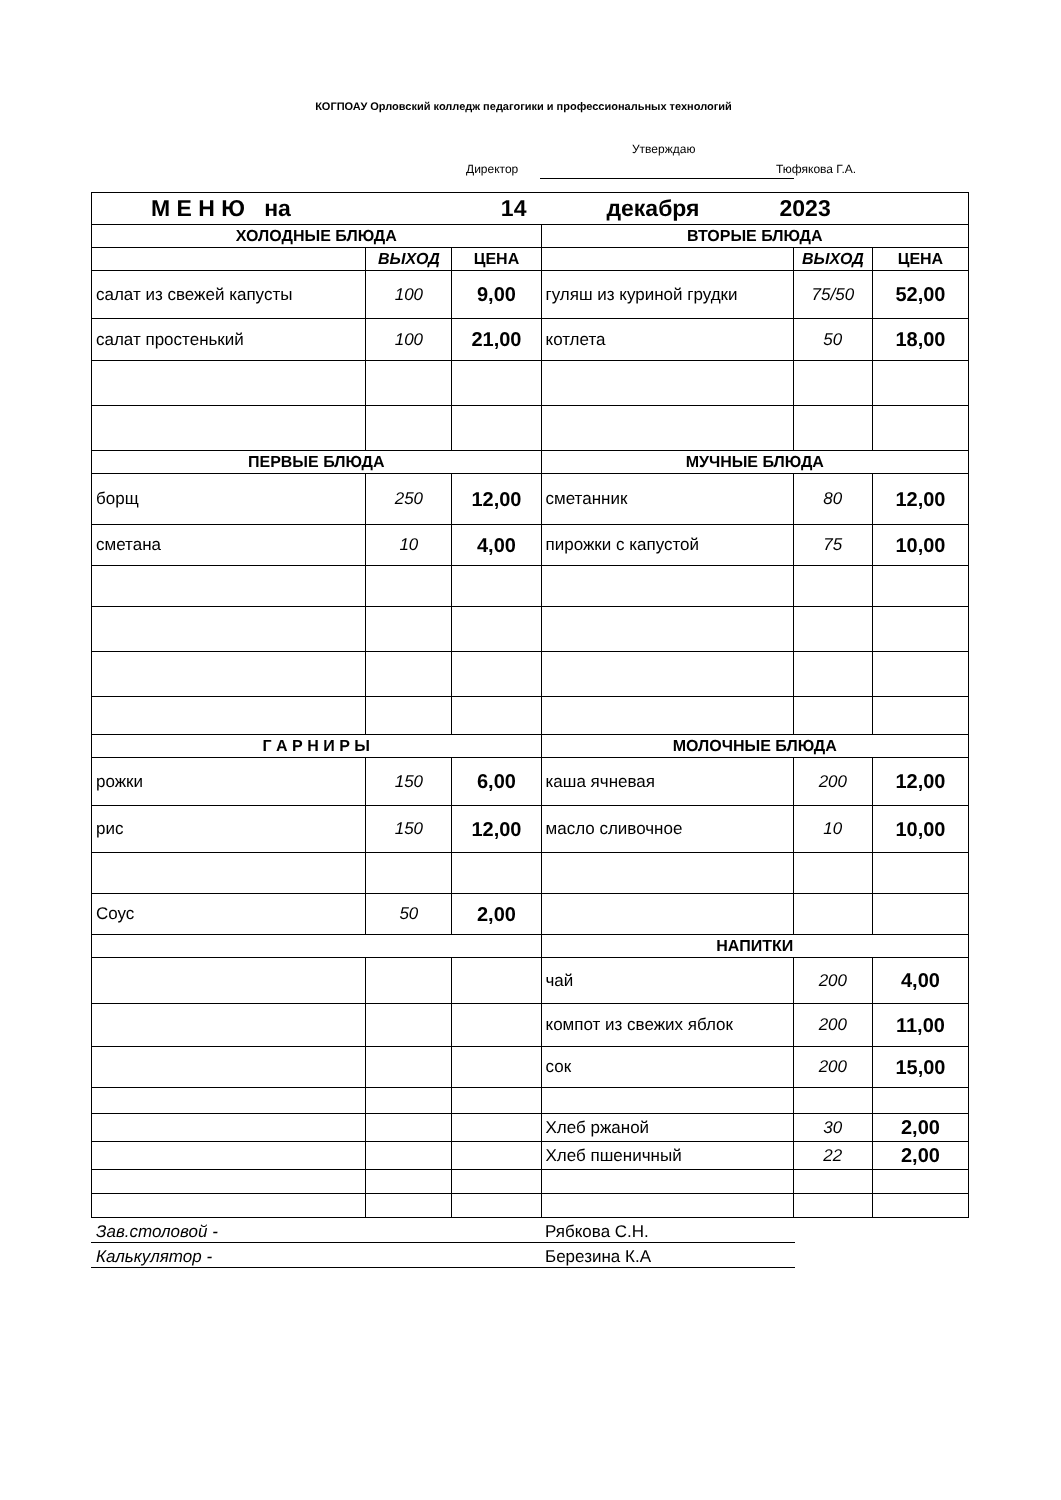КОГПОАУ Орловский колледж педагогики и профессиональных технологий
Утверждаю
Директор Тюфякова Г.А.
| М Е Н Ю на 14 декабря 2023 | | | | | |
| ХОЛОДНЫЕ БЛЮДА | | | ВТОРЫЕ БЛЮДА | | |
| | ВЫХОД | ЦЕНА | | ВЫХОД | ЦЕНА |
| салат из свежей капусты | 100 | 9,00 | гуляш из куриной грудки | 75/50 | 52,00 |
| салат простенький | 100 | 21,00 | котлета | 50 | 18,00 |
| ПЕРВЫЕ БЛЮДА | | | МУЧНЫЕ БЛЮДА | | |
| борщ | 250 | 12,00 | сметанник | 80 | 12,00 |
| сметана | 10 | 4,00 | пирожки с капустой | 75 | 10,00 |
| Г А Р Н И Р Ы | | | МОЛОЧНЫЕ БЛЮДА | | |
| рожки | 150 | 6,00 | каша ячневая | 200 | 12,00 |
| рис | 150 | 12,00 | масло сливочное | 10 | 10,00 |
| Соус | 50 | 2,00 | | | |
| | | | НАПИТКИ | | |
| | | | чай | 200 | 4,00 |
| | | | компот из свежих яблок | 200 | 11,00 |
| | | | сок | 200 | 15,00 |
| | | | Хлеб ржаной | 30 | 2,00 |
| | | | Хлеб пшеничный | 22 | 2,00 |
Зав.столовой - Рябкова С.Н.
Калькулятор - Березина К.А